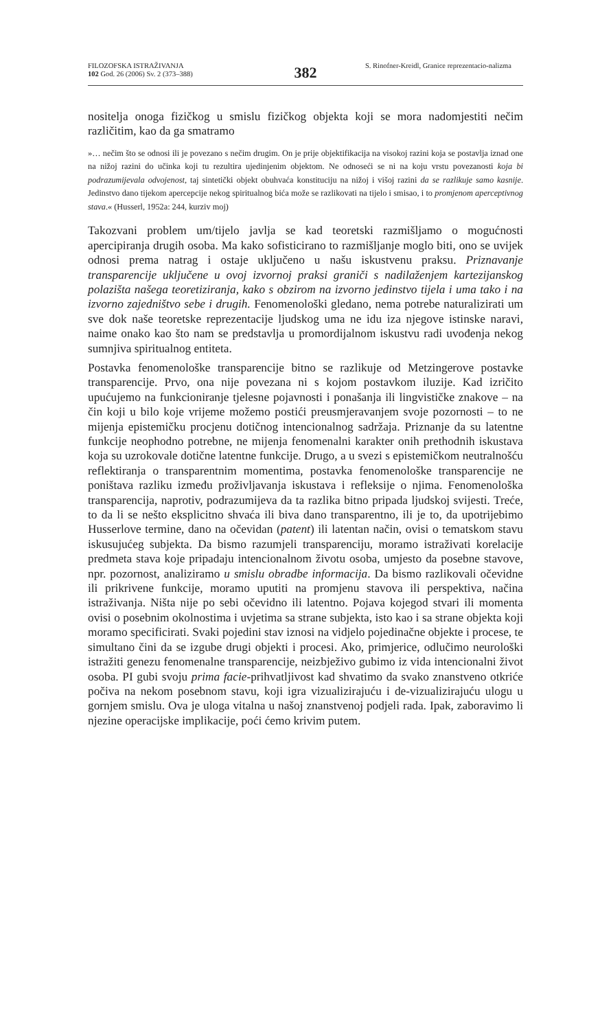FILOZOFSKA ISTRAŽIVANJA
102 God. 26 (2006) Sv. 2 (373–388)
382
S. Rinofner-Kreidl, Granice reprezentacio-nalizma
nositelja onoga fizičkog u smislu fizičkog objekta koji se mora nadomjestiti nečim različitim, kao da ga smatramo
»… nečim što se odnosi ili je povezano s nečim drugim. On je prije objektifikacija na visokoj razini koja se postavlja iznad one na nižoj razini do učinka koji tu rezultira ujedinjenim objektom. Ne odnoseći se ni na koju vrstu povezanosti koja bi podrazumijevala odvojenost, taj sintetički objekt obuhvaća konstituciju na nižoj i višoj razini da se razlikuje samo kasnije. Jedinstvo dano tijekom apercepcije nekog spiritualnog bića može se razlikovati na tijelo i smisao, i to promjenom aperceptivnog stava.« (Husserl, 1952a: 244, kurziv moj)
Takozvani problem um/tijelo javlja se kad teoretski razmišljamo o mogućnosti apercipiranja drugih osoba. Ma kako sofisticirano to razmišljanje moglo biti, ono se uvijek odnosi prema natrag i ostaje uključeno u našu iskustvenu praksu. Priznavanje transparencije uključene u ovoj izvornoj praksi graniči s nadilaženjem kartezijanskog polazišta našega teoretiziranja, kako s obzirom na izvorno jedinstvo tijela i uma tako i na izvorno zajedništvo sebe i drugih. Fenomenološki gledano, nema potrebe naturalizirati um sve dok naše teoretske reprezentacije ljudskog uma ne idu iza njegove istinske naravi, naime onako kao što nam se predstavlja u promordijalnom iskustvu radi uvođenja nekog sumnjiva spiritualnog entiteta.
Postavka fenomenološke transparencije bitno se razlikuje od Metzingerove postavke transparencije. Prvo, ona nije povezana ni s kojom postavkom iluzije. Kad izričito upućujemo na funkcioniranje tjelesne pojavnosti i ponašanja ili lingvističke znakove – na čin koji u bilo koje vrijeme možemo postići preusmjeravanjem svoje pozornosti – to ne mijenja epistemičku procjenu dotičnog intencionalnog sadržaja. Priznanje da su latentne funkcije neophodno potrebne, ne mijenja fenomenalni karakter onih prethodnih iskustava koja su uzrokovale dotične latentne funkcije. Drugo, a u svezi s epistemičkom neutralnošću reflektiranja o transparentnim momentima, postavka fenomenološke transparencije ne poništava razliku između proživljavanja iskustava i refleksije o njima. Fenomenološka transparencija, naprotiv, podrazumijeva da ta razlika bitno pripada ljudskoj svijesti. Treće, to da li se nešto eksplicitno shvaća ili biva dano transparentno, ili je to, da upotrijebimo Husserlove termine, dano na očevidan (patent) ili latentan način, ovisi o tematskom stavu iskusujućeg subjekta. Da bismo razumjeli transparenciju, moramo istraživati korelacije predmeta stava koje pripadaju intencionalnom životu osoba, umjesto da posebne stavove, npr. pozornost, analiziramo u smislu obradbe informacija. Da bismo razlikovali očevidne ili prikrivene funkcije, moramo uputiti na promjenu stavova ili perspektiva, načina istraživanja. Ništa nije po sebi očevidno ili latentno. Pojava kojegod stvari ili momenta ovisi o posebnim okolnostima i uvjetima sa strane subjekta, isto kao i sa strane objekta koji moramo specificirati. Svaki pojedini stav iznosi na vidjelo pojedinačne objekte i procese, te simultano čini da se izgube drugi objekti i procesi. Ako, primjerice, odlučimo neurološki istražiti genezu fenomenalne transparencije, neizbježivo gubimo iz vida intencionalni život osoba. PI gubi svoju prima facie-prihvatljivost kad shvatimo da svako znanstveno otkriće počiva na nekom posebnom stavu, koji igra vizualizirajuću i de-vizualizirajuću ulogu u gornjem smislu. Ova je uloga vitalna u našoj znanstvenoj podjeli rada. Ipak, zaboravimo li njezine operacijske implikacije, poći ćemo krivim putem.